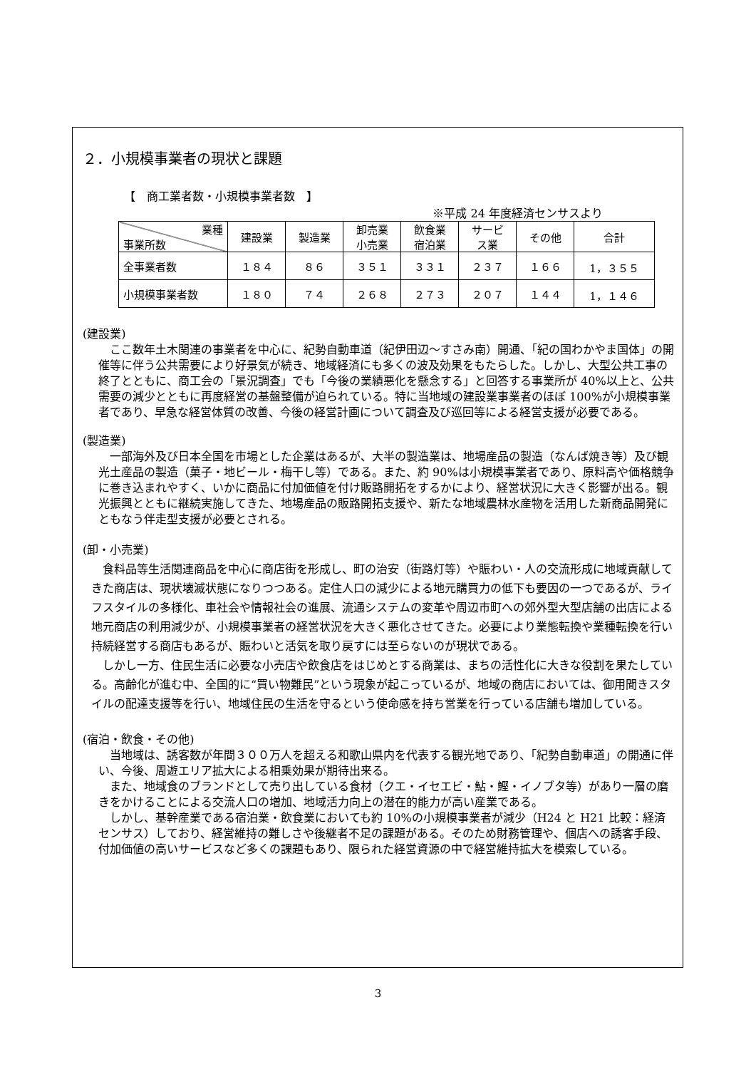２．小規模事業者の現状と課題
【　商工業者数・小規模事業者数　】
※平成 24 年度経済センサスより
| 業種 事業所数 | 建設業 | 製造業 | 卸売業 小売業 | 飲食業 宿泊業 | サービ ス業 | その他 | 合計 |
| --- | --- | --- | --- | --- | --- | --- | --- |
| 全事業者数 | １８４ | ８６ | ３５１ | ３３１ | ２３７ | １６６ | 1，３５５ |
| 小規模事業者数 | １８０ | ７４ | ２６８ | ２７３ | ２０７ | １４４ | 1，１４６ |
(建設業)
　ここ数年土木関連の事業者を中心に、紀勢自動車道（紀伊田辺～すさみ南）開通、「紀の国わかやま国体」の開催等に伴う公共需要により好景気が続き、地域経済にも多くの波及効果をもたらした。しかし、大型公共工事の終了とともに、商工会の「景況調査」でも「今後の業績悪化を懸念する」と回答する事業所が 40%以上と、公共需要の減少とともに再度経営の基盤整備が迫られている。特に当地域の建設業事業者のほぼ 100%が小規模事業者であり、早急な経営体質の改善、今後の経営計画について調査及び巡回等による経営支援が必要である。
(製造業)
　一部海外及び日本全国を市場とした企業はあるが、大半の製造業は、地場産品の製造（なんば焼き等）及び観光土産品の製造（菓子・地ビール・梅干し等）である。また、約 90%は小規模事業者であり、原料高や価格競争に巻き込まれやすく、いかに商品に付加価値を付け販路開拓をするかにより、経営状況に大きく影響が出る。観光振興とともに継続実施してきた、地場産品の販路開拓支援や、新たな地域農林水産物を活用した新商品開発にともなう伴走型支援が必要とされる。
(卸・小売業)
　食料品等生活関連商品を中心に商店街を形成し、町の治安（街路灯等）や賑わい・人の交流形成に地域貢献してきた商店は、現状壊滅状態になりつつある。定住人口の減少による地元購買力の低下も要因の一つであるが、ライフスタイルの多様化、車社会や情報社会の進展、流通システムの変革や周辺市町への郊外型大型店舗の出店による地元商店の利用減少が、小規模事業者の経営状況を大きく悪化させてきた。必要により業態転換や業種転換を行い持続経営する商店もあるが、賑わいと活気を取り戻すには至らないのが現状である。
　しかし一方、住民生活に必要な小売店や飲食店をはじめとする商業は、まちの活性化に大きな役割を果たしている。高齢化が進む中、全国的に“買い物難民”という現象が起こっているが、地域の商店においては、御用聞きスタイルの配達支援等を行い、地域住民の生活を守るという使命感を持ち営業を行っている店舗も増加している。
(宿泊・飲食・その他)
　当地域は、誘客数が年間３００万人を超える和歌山県内を代表する観光地であり、「紀勢自動車道」の開通に伴い、今後、周遊エリア拡大による相乗効果が期待出来る。
　また、地域食のブランドとして売り出している食材（クエ・イセエビ・鮎・鰹・イノブタ等）があり一層の磨きをかけることによる交流人口の増加、地域活力向上の潜在的能力が高い産業である。
　しかし、基幹産業である宿泊業・飲食業においても約 10%の小規模事業者が減少（H24 と H21 比較：経済センサス）しており、経営維持の難しさや後継者不足の課題がある。そのため財務管理や、個店への誘客手段、付加価値の高いサービスなど多くの課題もあり、限られた経営資源の中で経営維持拡大を模索している。
3